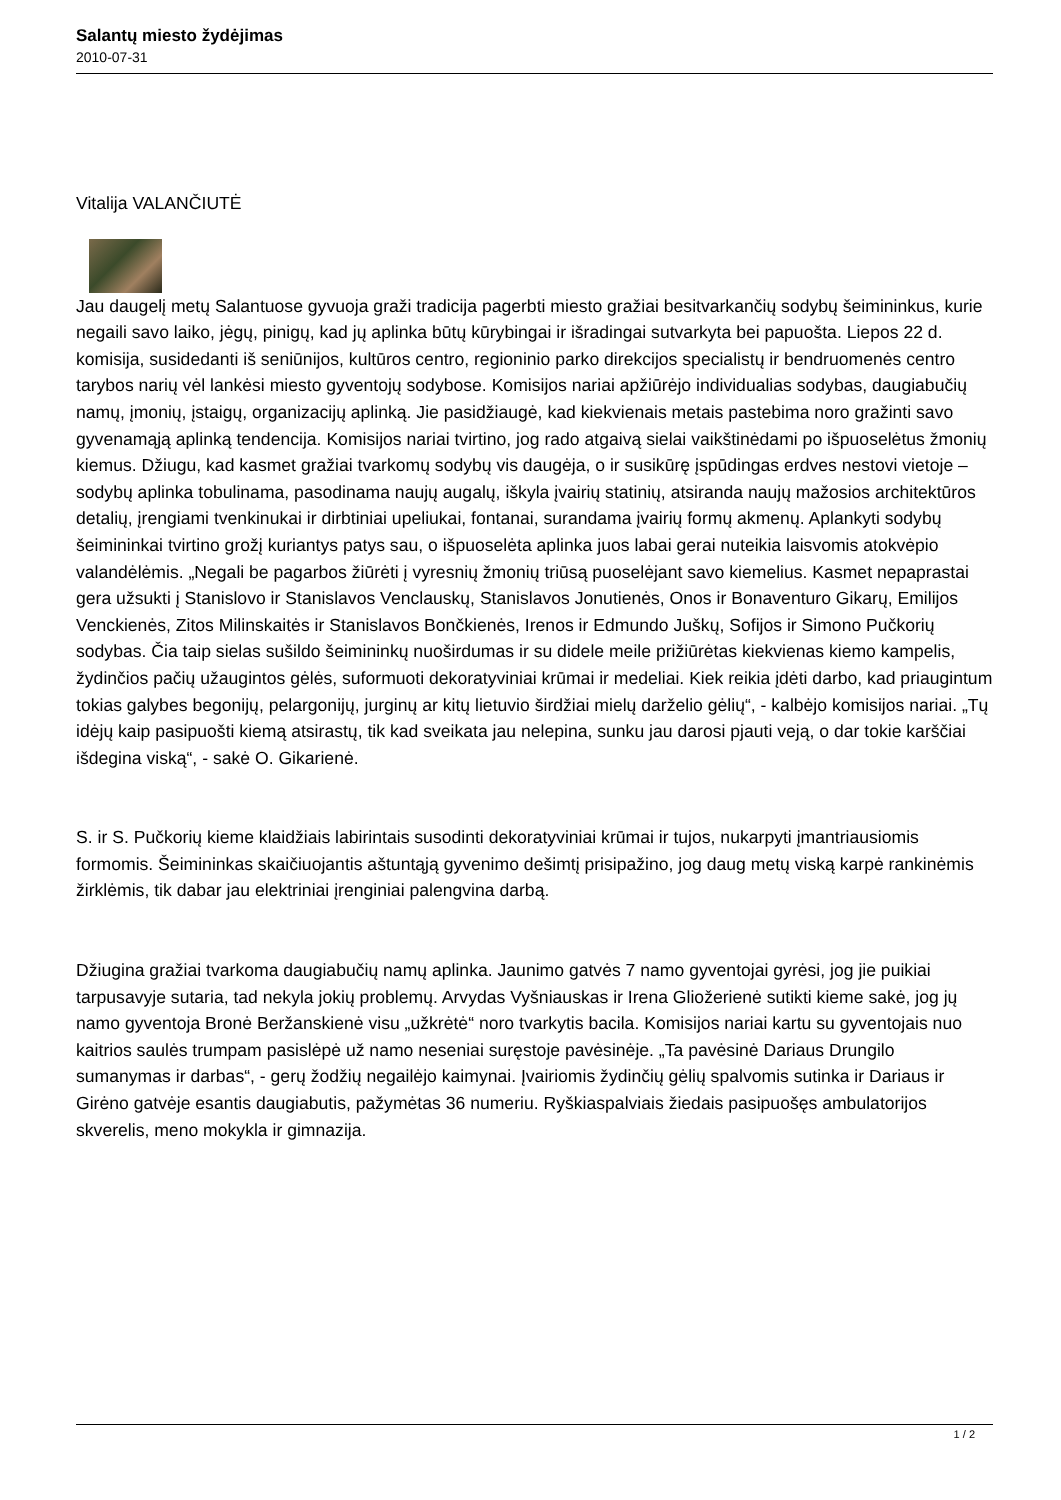Salantų miesto žydėjimas
2010-07-31
Vitalija VALANČIUTĖ
Jau daugelį metų Salantuose gyvuoja graži tradicija pagerbti miesto gražiai besitvarkančių sodybų šeimininkus, kurie negaili savo laiko, jėgų, pinigų, kad jų aplinka būtų kūrybingai ir išradingai sutvarkyta bei papuošta. Liepos 22 d. komisija, susidedanti iš seniūnijos, kultūros centro, regioninio parko direkcijos specialistų ir bendruomenės centro tarybos narių vėl lankėsi miesto gyventojų sodybose. Komisijos nariai apžiūrėjo individualias sodybas, daugiabučių namų, įmonių, įstaigų, organizacijų aplinką. Jie pasidžiaugė, kad kiekvienais metais pastebima noro gražinti savo gyvenamąją aplinką tendencija. Komisijos nariai tvirtino, jog rado atgaivą sielai vaikštinėdami po išpuoselėtus žmonių kiemus. Džiugu, kad kasmet gražiai tvarkomų sodybų vis daugėja, o ir susikūrę įspūdingas erdves nestovi vietoje – sodybų aplinka tobulinama, pasodinama naujų augalų, iškyla įvairių statinių, atsiranda naujų mažosios architektūros detalių, įrengiami tvenkinukai ir dirbtiniai upeliukai, fontanai, surandama įvairių formų akmenų. Aplankyti sodybų šeimininkai tvirtino grožį kuriantys patys sau, o išpuoselėta aplinka juos labai gerai nuteikia laisvomis atokvėpio valandėlėmis. „Negali be pagarbos žiūrėti į vyresnių žmonių triūsą puoselėjant savo kiemelius. Kasmet nepaprastai gera užsukti į Stanislovo ir Stanislavos Venclauskų, Stanislavos Jonutienės, Onos ir Bonaventuro Gikarų, Emilijos Venckienės, Zitos Milinskaitės ir Stanislavos Bončkienės, Irenos ir Edmundo Juškų, Sofijos ir Simono Pučkorių sodybas. Čia taip sielas sušildo šeimininkų nuoširdumas ir su didele meile prižiūrėtas kiekvienas kiemo kampelis, žydinčios pačių užaugintos gėlės, suformuoti dekoratyviniai krūmai ir medeliai. Kiek reikia įdėti darbo, kad priaugintum tokias galybes begonijų, pelargonijų, jurginų ar kitų lietuvio širdžiai mielų darželio gėlių“, - kalbėjo komisijos nariai. „Tų idėjų kaip pasipuošti kiemą atsirastų, tik kad sveikata jau nelepina, sunku jau darosi pjauti veją, o dar tokie karščiai išdegina viską“, - sakė O. Gikarienė.
S. ir S. Pučkorių kieme klaidžiais labirintais susodinti dekoratyviniai krūmai ir tujos, nukarpyti įmantriausiomis formomis. Šeimininkas skaičiuojantis aštuntąją gyvenimo dešimtį prisipažino, jog daug metų viską karpė rankinėmis žirklėmis, tik dabar jau elektriniai įrenginiai palengvina darbą.
Džiugina gražiai tvarkoma daugiabučių namų aplinka. Jaunimo gatvės 7 namo gyventojai gyrėsi, jog jie puikiai tarpusavyje sutaria, tad nekyla jokių problemų. Arvydas Vyšniauskas ir Irena Gliožerienė sutikti kieme sakė, jog jų namo gyventoja Bronė Beržanskienė visu „užkrėtė“ noro tvarkytis bacila. Komisijos nariai kartu su gyventojais nuo kaitrios saulės trumpam pasislėpė už namo neseniai suręstoje pavėsinėje. „Ta pavėsinė Dariaus Drungilo sumanymas ir darbas“, - gerų žodžių negailėjo kaimynai. Įvairiomis žydinčių gėlių spalvomis sutinka ir Dariaus ir Girėno gatvėje esantis daugiabutis, pažymėtas 36 numeriu. Ryškiaspalviais žiedais pasipuošęs ambulatorijos skverelis, meno mokykla ir gimnazija.
1 / 2